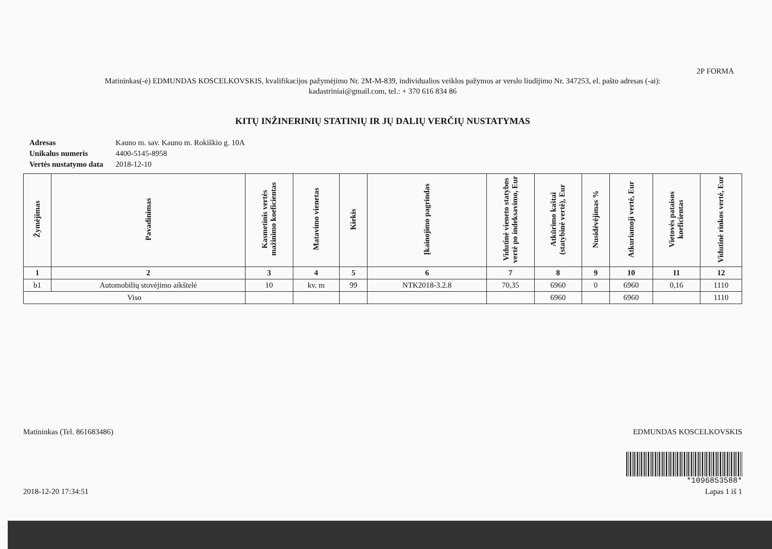2P FORMA
Matininkas(-ė) EDMUNDAS KOSCELKOVSKIS, kvalifikacijos pažymėjimo Nr. 2M-M-839, individualios veiklos pažymos ar verslo liudijimo Nr. 347253, el. pašto adresas (-ai):
kadastriniai@gmail.com, tel.: + 370 616 834 86
KITŲ INŽINERINIŲ STATINIŲ IR JŲ DALIŲ VERČIŲ NUSTATYMAS
| Adresas | Kauno m. sav. Kauno m. Rokiškio g. 10A |
| Unikalus numeris | 4400-5145-8958 |
| Vertės nustatymo data | 2018-12-10 |
| Žymėjimas | Pavadinimas | Kasmetinis vertės mažinimo koeficientas | Matavimo vienetas | Kiekis | Įkainojimo pagrindas | Vidutinė vieneto statybos vertė po indeksavimo, Eur | Atkūrimo kaštai (statybinė vertė), Eur | Nusidėvėjimas % | Atkuriamoji vertė, Eur | Vietovės pataisos koeficientas | Vidutinė rinkos vertė, Eur |
| --- | --- | --- | --- | --- | --- | --- | --- | --- | --- | --- | --- |
| 1 | 2 | 3 | 4 | 5 | 6 | 7 | 8 | 9 | 10 | 11 | 12 |
| b1 | Automobilių stovėjimo aikštelė | 10 | kv. m | 99 | NTK2018-3.2.8 | 70,35 | 6960 | 0 | 6960 | 0,16 | 1110 |
| Viso | | | | | | | 6960 | | 6960 | | 1110 |
Matininkas (Tel. 861683486) EDMUNDAS KOSCELKOVSKIS
*1096853588*
2018-12-20 17:34:51 Lapas 1 iš 1